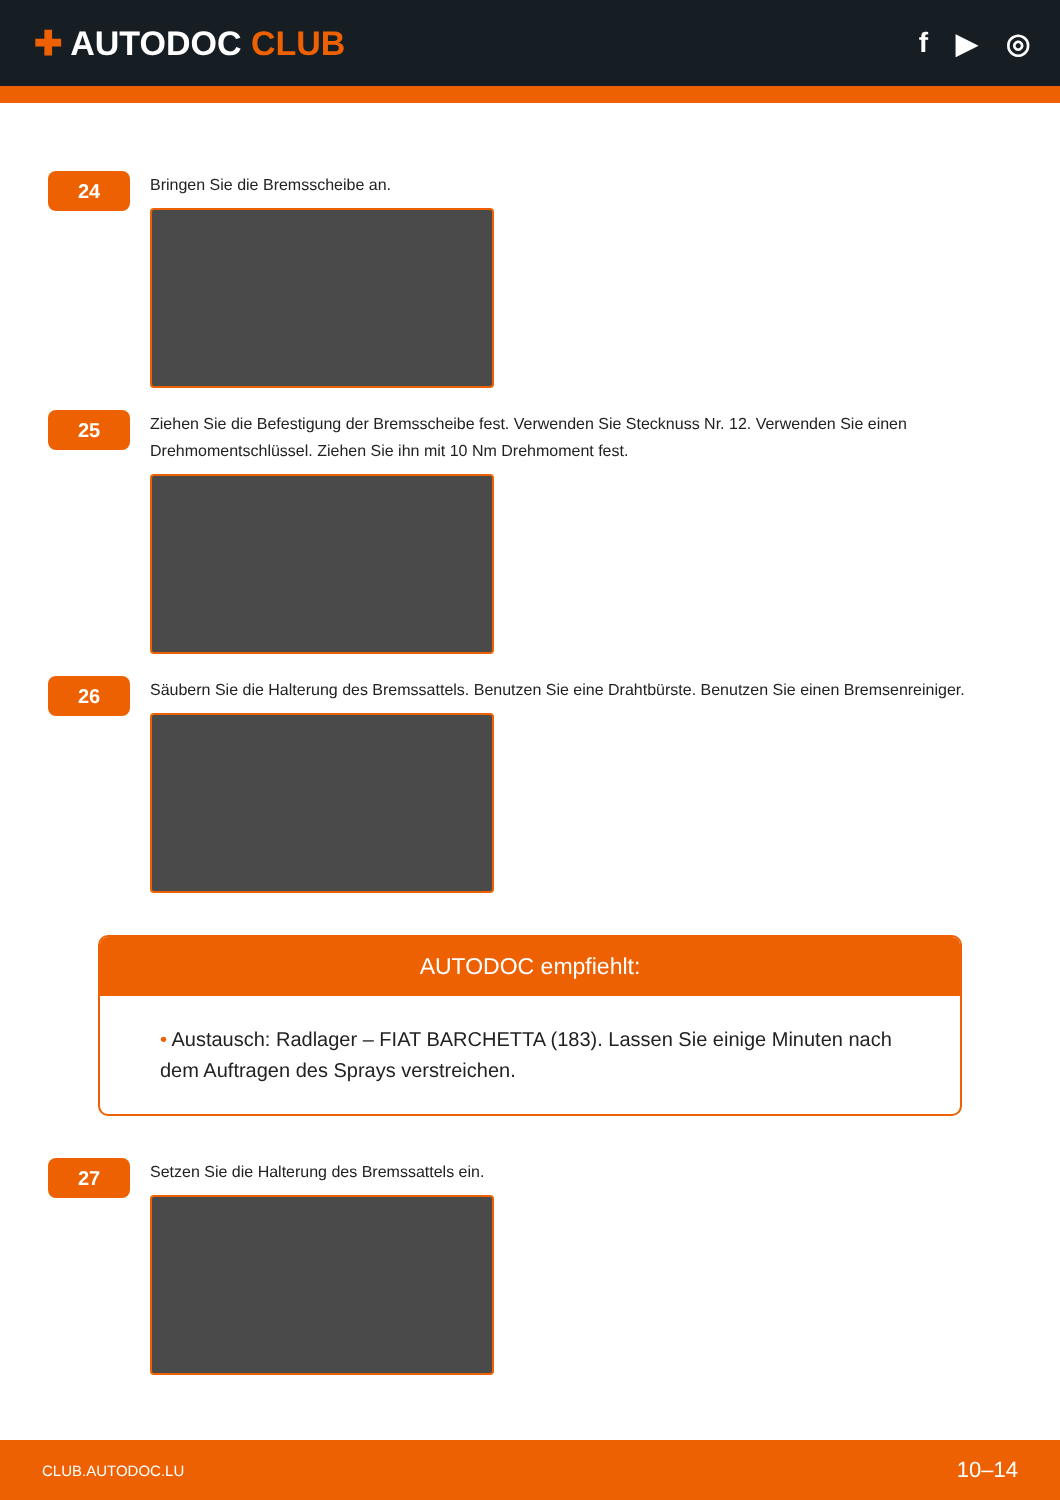✚ AUTODOC CLUB
f ▶ ◎
24
Bringen Sie die Bremsscheibe an.
25
Ziehen Sie die Befestigung der Bremsscheibe fest. Verwenden Sie Stecknuss Nr. 12. Verwenden Sie einen Drehmomentschlüssel. Ziehen Sie ihn mit 10 Nm Drehmoment fest.
26
Säubern Sie die Halterung des Bremssattels. Benutzen Sie eine Drahtbürste. Benutzen Sie einen Bremsenreiniger.
AUTODOC empfiehlt:
• Austausch: Radlager – FIAT BARCHETTA (183). Lassen Sie einige Minuten nach dem Auftragen des Sprays verstreichen.
27
Setzen Sie die Halterung des Bremssattels ein.
CLUB.AUTODOC.LU 10–14